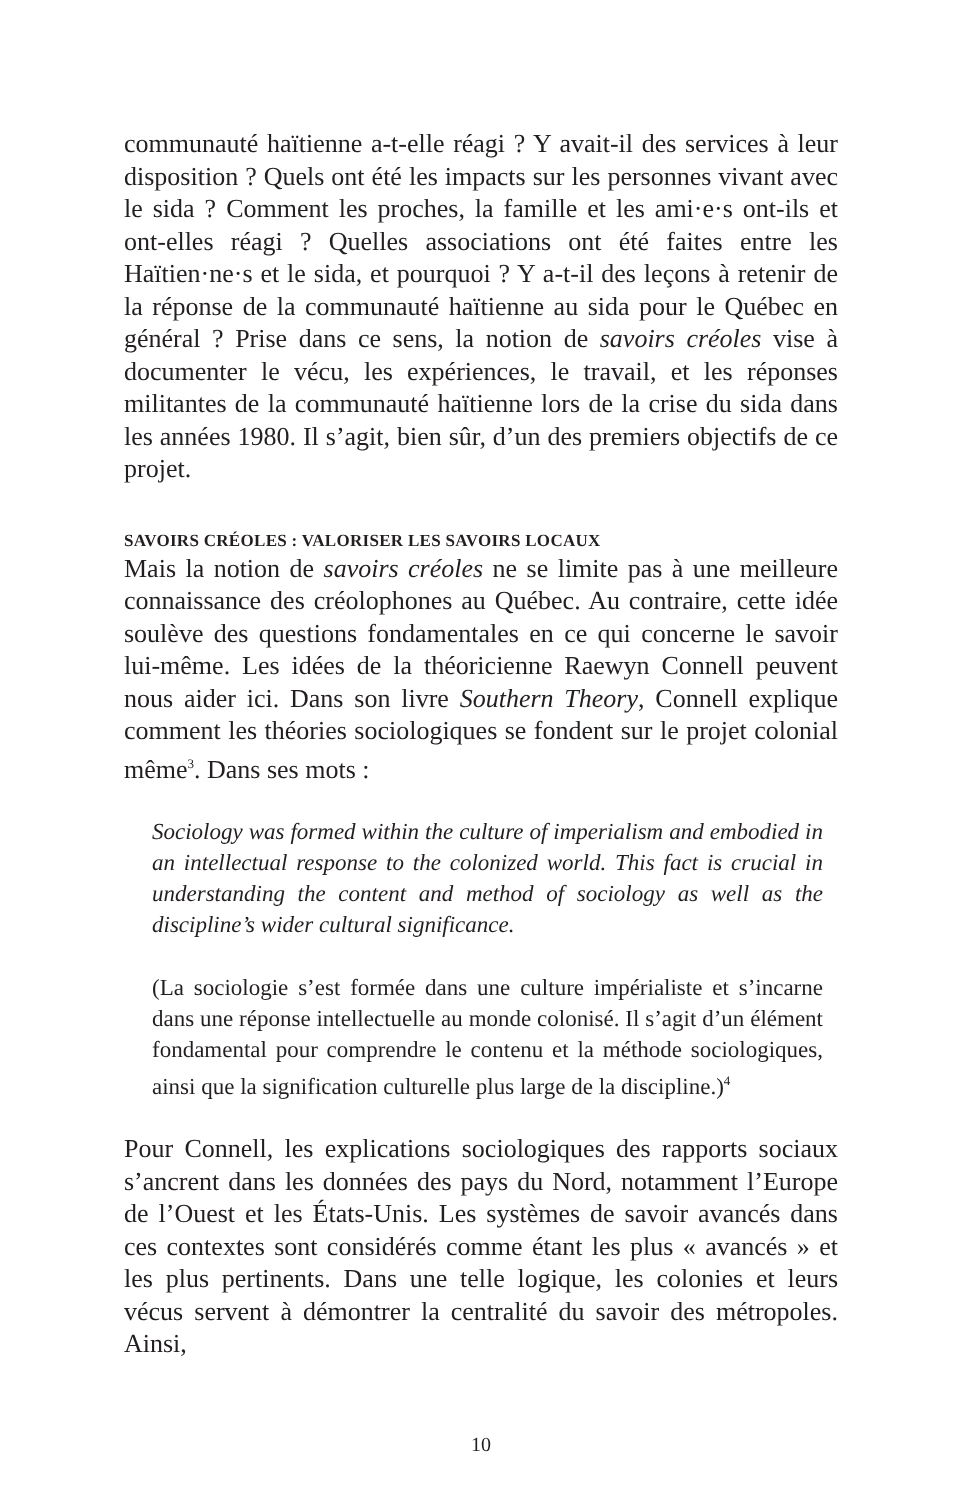communauté haïtienne a-t-elle réagi ? Y avait-il des services à leur disposition ? Quels ont été les impacts sur les personnes vivant avec le sida ? Comment les proches, la famille et les ami·e·s ont-ils et ont-elles réagi ? Quelles associations ont été faites entre les Haïtien·ne·s et le sida, et pourquoi ? Y a-t-il des leçons à retenir de la réponse de la communauté haïtienne au sida pour le Québec en général ? Prise dans ce sens, la notion de savoirs créoles vise à documenter le vécu, les expériences, le travail, et les réponses militantes de la communauté haïtienne lors de la crise du sida dans les années 1980. Il s’agit, bien sûr, d’un des premiers objectifs de ce projet.
SAVOIRS CRÉOLES : VALORISER LES SAVOIRS LOCAUX
Mais la notion de savoirs créoles ne se limite pas à une meilleure connaissance des créolophones au Québec. Au contraire, cette idée soulève des questions fondamentales en ce qui concerne le savoir lui-même. Les idées de la théoricienne Raewyn Connell peuvent nous aider ici. Dans son livre Southern Theory, Connell explique comment les théories sociologiques se fondent sur le projet colonial même<sup>3</sup>. Dans ses mots :
Sociology was formed within the culture of imperialism and embodied in an intellectual response to the colonized world. This fact is crucial in understanding the content and method of sociology as well as the discipline’s wider cultural significance.
(La sociologie s’est formée dans une culture impérialiste et s’incarne dans une réponse intellectuelle au monde colonisé. Il s’agit d’un élément fondamental pour comprendre le contenu et la méthode sociologiques, ainsi que la signification culturelle plus large de la discipline.)<sup>4</sup>
Pour Connell, les explications sociologiques des rapports sociaux s’ancrent dans les données des pays du Nord, notamment l’Europe de l’Ouest et les États-Unis. Les systèmes de savoir avancés dans ces contextes sont considérés comme étant les plus « avancés » et les plus pertinents. Dans une telle logique, les colonies et leurs vécus servent à démontrer la centralité du savoir des métropoles. Ainsi,
10